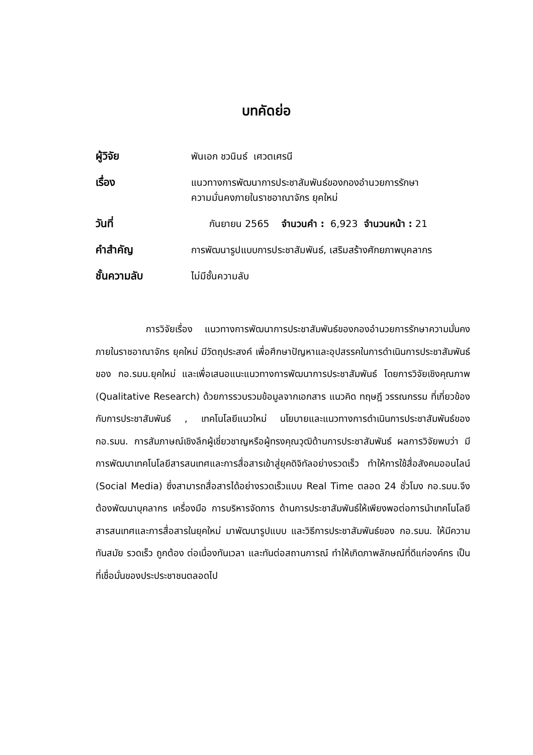บทคัดย่อ
ผู้วิจัย พันเอก ชวนินธ์ เศวตเศรนี
เรื่อง แนวทางการพัฒนาการประชาสัมพันธ์ของกองอำนวยการรักษา
ความมั่นคงภายในราชอาณาจักร ยุคใหม่
วันที่ กันยายน 2565 จำนวนคำ : 6,923 จำนวนหน้า : 21
คำสำคัญ การพัฒนารูปแบบการประชาสัมพันธ์, เสริมสร้างศักยภาพบุคลากร
ชั้นความลับ ไม่มีชั้นความลับ
การวิจัยเรื่อง แนวทางการพัฒนาการประชาสัมพันธ์ของกองอำนวยการรักษาความมั่นคงภายในราชอาณาจักร ยุคใหม่ มีวัตถุประสงค์ เพื่อศึกษาปัญหาและอุปสรรคในการดำเนินการประชาสัมพันธ์ของ กอ.รมน.ยุคใหม่ และเพื่อเสนอแนะแนวทางการพัฒนาการประชาสัมพันธ์ โดยการวิจัยเชิงคุณภาพ (Qualitative Research) ด้วยการรวบรวมข้อมูลจากเอกสาร แนวคิด ทฤษฎี วรรณกรรม ที่เกี่ยวข้อง กับการประชาสัมพันธ์ , เทคโนโลยีแนวใหม่ นโยบายและแนวทางการดำเนินการประชาสัมพันธ์ของ กอ.รมน. การสัมภาษณ์เชิงลึกผู้เชี่ยวชาญหรือผู้ทรงคุณวุฒิด้านการประชาสัมพันธ์ ผลการวิจัยพบว่า มีการพัฒนาเทคโนโลยีสารสนเทศและการสื่อสารเข้าสู่ยุคดิจิทัลอย่างรวดเร็ว ทำให้การใช้สื่อสังคมออนไลน์ (Social Media) ซึ่งสามารถสื่อสารได้อย่างรวดเร็วแบบ Real Time ตลอด 24 ชั่วโมง กอ.รมน.จึงต้องพัฒนาบุคลากร เครื่องมือ การบริหารจัดการ ด้านการประชาสัมพันธ์ให้เพียงพอต่อการนำเทคโนโลยีสารสนเทศและการสื่อสารในยุคใหม่ มาพัฒนารูปแบบ และวิธีการประชาสัมพันธ์ของ กอ.รมน. ให้มีความทันสมัย รวดเร็ว ถูกต้อง ต่อเนื่องทันเวลา และทันต่อสถานการณ์ ทำให้เกิดภาพลักษณ์ที่ดีแก่องค์กร เป็นที่เชื่อมั่นของประประชาชนตลอดไป